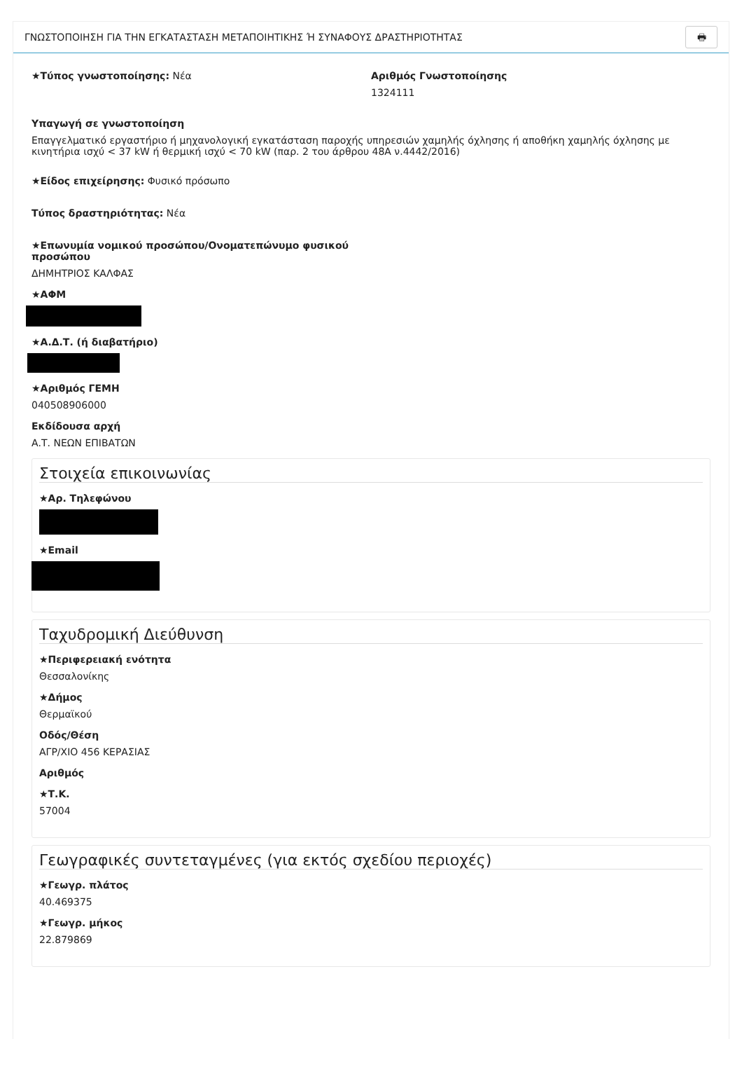ΓΝΩΣΤΟΠΟΙΗΣΗ ΓΙΑ ΤΗΝ ΕΓΚΑΤΑΣΤΑΣΗ ΜΕΤΑΠΟΙΗΤΙΚΗΣ Ή ΣΥΝΑΦΟΥΣ ΔΡΑΣΤΗΡΙΟΤΗΤΑΣ 🖶
★Τύπος γνωστοποίησης: Νέα Αριθμός Γνωστοποίησης
1324111
Υπαγωγή σε γνωστοποίηση
Επαγγελματικό εργαστήριο ή μηχανολογική εγκατάσταση παροχής υπηρεσιών χαμηλής όχλησης ή αποθήκη χαμηλής όχλησης με κινητήρια ισχύ < 37 kW ή θερμική ισχύ < 70 kW (παρ. 2 του άρθρου 48Α ν.4442/2016)
★Είδος επιχείρησης: Φυσικό πρόσωπο
Τύπος δραστηριότητας: Νέα
★Επωνυμία νομικού προσώπου/Ονοματεπώνυμο φυσικού προσώπου
ΔΗΜΗΤΡΙΟΣ ΚΑΛΦΑΣ
★ΑΦΜ
★Α.Δ.Τ. (ή διαβατήριο)
★Αριθμός ΓΕΜΗ
040508906000
Εκδίδουσα αρχή
Α.Τ. ΝΕΩΝ ΕΠΙΒΑΤΩΝ
Στοιχεία επικοινωνίας
★Αρ. Τηλεφώνου
★Email
Ταχυδρομική Διεύθυνση
★Περιφερειακή ενότητα
Θεσσαλονίκης
★Δήμος
Θερμαϊκού
Οδός/Θέση
ΑΓΡ/ΧΙΟ 456 ΚΕΡΑΣΙΑΣ
Αριθμός
★Τ.Κ.
57004
Γεωγραφικές συντεταγμένες (για εκτός σχεδίου περιοχές)
★Γεωγρ. πλάτος
40.469375
★Γεωγρ. μήκος
22.879869